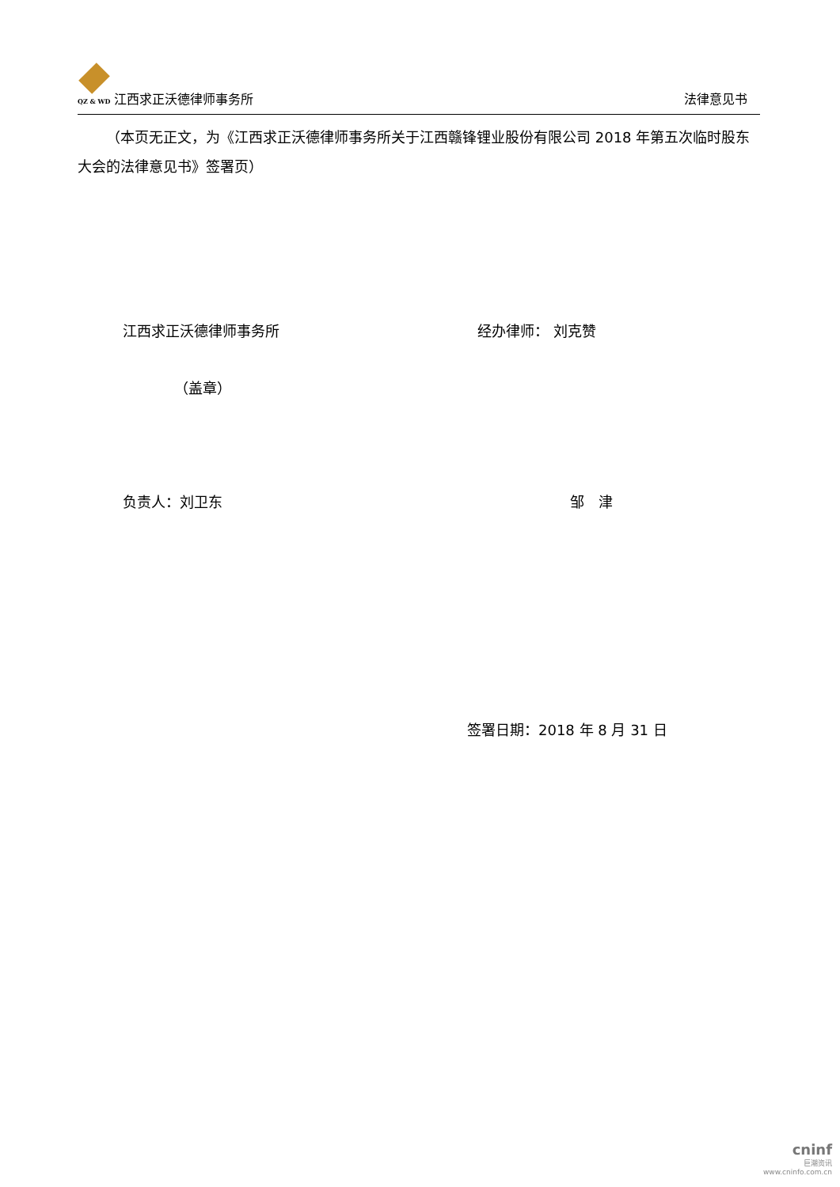QZ & WD 江西求正沃德律师事务所
法律意见书
（本页无正文，为《江西求正沃德律师事务所关于江西赣锋锂业股份有限公司 2018 年第五次临时股东大会的法律意见书》签署页）
江西求正沃德律师事务所 经办律师： 刘克赞
（盖章）
负责人：刘卫东 邹　津
签署日期：2018 年 8 月 31 日
cninf
巨潮资讯
www.cninfo.com.cn